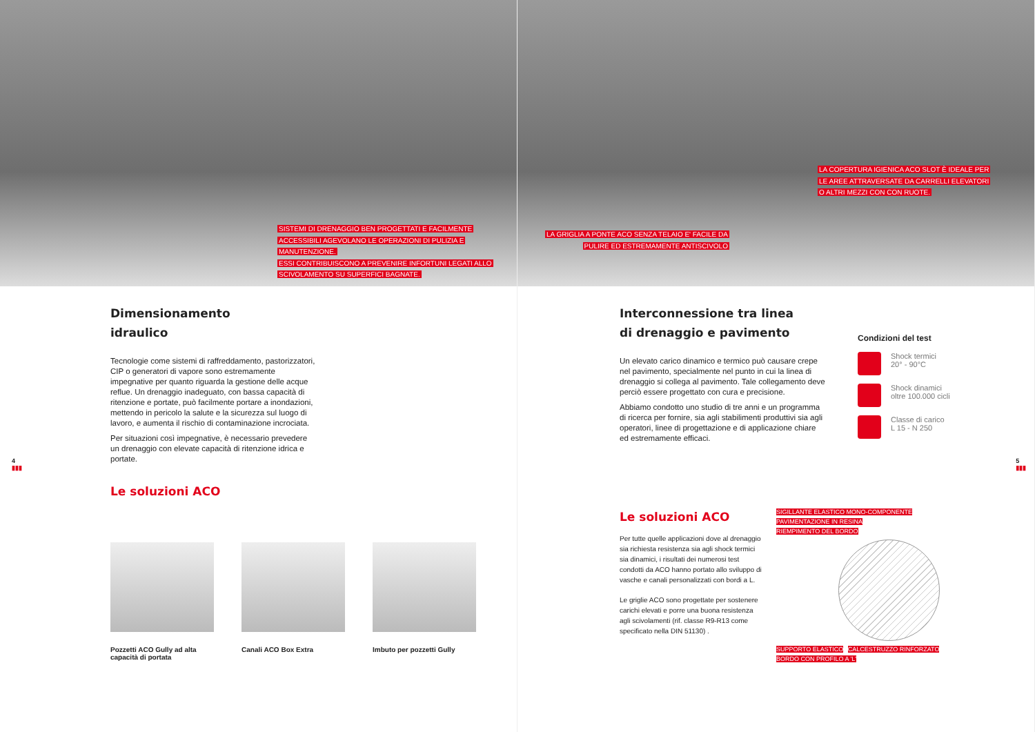SISTEMI DI DRENAGGIO BEN PROGETTATI E FACILMENTE
ACCESSIBILI AGEVOLANO LE OPERAZIONI DI PULIZIA E
MANUTENZIONE.
ESSI CONTRIBUISCONO A PREVENIRE INFORTUNI LEGATI ALLO
SCIVOLAMENTO SU SUPERFICI BAGNATE.
Dimensionamento
idraulico
Tecnologie come sistemi di raffreddamento, pastorizzatori, CIP o generatori di vapore sono estremamente impegnative per quanto riguarda la gestione delle acque reflue. Un drenaggio inadeguato, con bassa capacità di ritenzione e portate, può facilmente portare a inondazioni, mettendo in pericolo la salute e la sicurezza sul luogo di lavoro, e aumenta il rischio di contaminazione incrociata.
Per situazioni così impegnative, è necessario prevedere un drenaggio con elevate capacità di ritenzione idrica e portate.
Le soluzioni ACO
4
▮▮▮
Pozzetti ACO Gully ad alta capacità di portata
Canali ACO Box Extra Imbuto per pozzetti Gully
LA COPERTURA IGIENICA ACO SLOT È IDEALE PER
LE AREE ATTRAVERSATE DA CARRELLI ELEVATORI
O ALTRI MEZZI CON CON RUOTE.
LA GRIGLIA A PONTE ACO SENZA TELAIO E' FACILE DA
PULIRE ED ESTREMAMENTE ANTISCIVOLO
Interconnessione tra linea
di drenaggio e pavimento
Un elevato carico dinamico e termico può causare crepe nel pavimento, specialmente nel punto in cui la linea di drenaggio si collega al pavimento. Tale collegamento deve perciò essere progettato con cura e precisione.
Abbiamo condotto uno studio di tre anni e un programma di ricerca per fornire, sia agli stabilimenti produttivi sia agli operatori, linee di progettazione e di applicazione chiare ed estremamente efficaci.
Condizioni del test
Shock termici
20° - 90°C
Shock dinamici
oltre 100.000 cicli
Classe di carico
L 15 - N 250
5
▮▮▮
Le soluzioni ACO
Per tutte quelle applicazioni dove al drenaggio sia richiesta resistenza sia agli shock termici sia dinamici, i risultati dei numerosi test condotti da ACO hanno portato allo sviluppo di vasche e canali personalizzati con bordi a L.
Le griglie ACO sono progettate per sostenere carichi elevati e porre una buona resistenza agli scivolamenti (rif. classe R9-R13 come specificato nella DIN 51130) .
SIGILLANTE ELASTICO MONO-COMPONENTE PAVIMENTAZIONE IN RESINA
RIEMPIMENTO DEL BORDO SUPPORTO ELASTICO CALCESTRUZZO RINFORZATO
BORDO CON PROFILO A 'L'